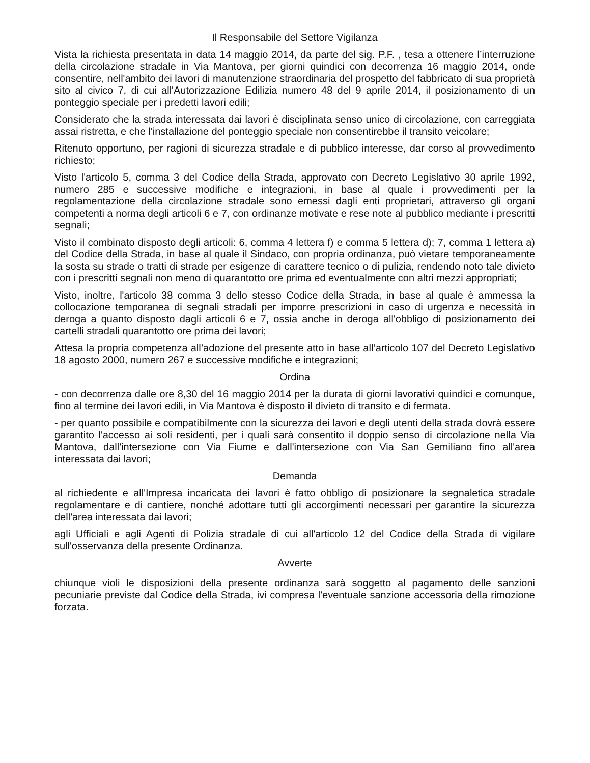Il Responsabile del Settore Vigilanza
Vista la richiesta presentata in data 14 maggio 2014, da parte del sig. P.F. , tesa a ottenere l’interruzione della circolazione stradale in Via Mantova, per giorni quindici con decorrenza 16 maggio 2014, onde consentire, nell'ambito dei lavori di manutenzione straordinaria del prospetto del fabbricato di sua proprietà sito al civico 7, di cui all'Autorizzazione Edilizia numero 48 del 9 aprile 2014, il posizionamento di un ponteggio speciale per i predetti lavori edili;
Considerato che la strada interessata dai lavori è disciplinata senso unico di circolazione, con carreggiata assai ristretta, e che l'installazione del ponteggio speciale non consentirebbe il transito veicolare;
Ritenuto opportuno, per ragioni di sicurezza stradale e di pubblico interesse, dar corso al provvedimento richiesto;
Visto l'articolo 5, comma 3 del Codice della Strada, approvato con Decreto Legislativo 30 aprile 1992, numero 285 e successive modifiche e integrazioni, in base al quale i provvedimenti per la regolamentazione della circolazione stradale sono emessi dagli enti proprietari, attraverso gli organi competenti a norma degli articoli 6 e 7, con ordinanze motivate e rese note al pubblico mediante i prescritti segnali;
Visto il combinato disposto degli articoli: 6, comma 4 lettera f) e comma 5 lettera d); 7, comma 1 lettera a) del Codice della Strada, in base al quale il Sindaco, con propria ordinanza, può vietare temporaneamente la sosta su strade o tratti di strade per esigenze di carattere tecnico o di pulizia, rendendo noto tale divieto con i prescritti segnali non meno di quarantotto ore prima ed eventualmente con altri mezzi appropriati;
Visto, inoltre, l'articolo 38 comma 3 dello stesso Codice della Strada, in base al quale è ammessa la collocazione temporanea di segnali stradali per imporre prescrizioni in caso di urgenza e necessità in deroga a quanto disposto dagli articoli 6 e 7, ossia anche in deroga all'obbligo di posizionamento dei cartelli stradali quarantotto ore prima dei lavori;
Attesa la propria competenza all’adozione del presente atto in base all’articolo 107 del Decreto Legislativo 18 agosto 2000, numero 267 e successive modifiche e integrazioni;
Ordina
- con decorrenza dalle ore 8,30 del 16 maggio 2014 per la durata di giorni lavorativi quindici e comunque, fino al termine dei lavori edili, in Via Mantova è disposto il divieto di transito e di fermata.
- per quanto possibile e compatibilmente con la sicurezza dei lavori e degli utenti della strada dovrà essere garantito l'accesso ai soli residenti, per i quali sarà consentito il doppio senso di circolazione nella Via Mantova, dall'intersezione con Via Fiume e dall'intersezione con Via San Gemiliano fino all'area interessata dai lavori;
Demanda
al richiedente e all'Impresa incaricata dei lavori è fatto obbligo di posizionare la segnaletica stradale regolamentare e di cantiere, nonché adottare tutti gli accorgimenti necessari per garantire la sicurezza dell'area interessata dai lavori;
agli Ufficiali e agli Agenti di Polizia stradale di cui all'articolo 12 del Codice della Strada di vigilare sull'osservanza della presente Ordinanza.
Avverte
chiunque violi le disposizioni della presente ordinanza sarà soggetto al pagamento delle sanzioni pecuniarie previste dal Codice della Strada, ivi compresa l'eventuale sanzione accessoria della rimozione forzata.